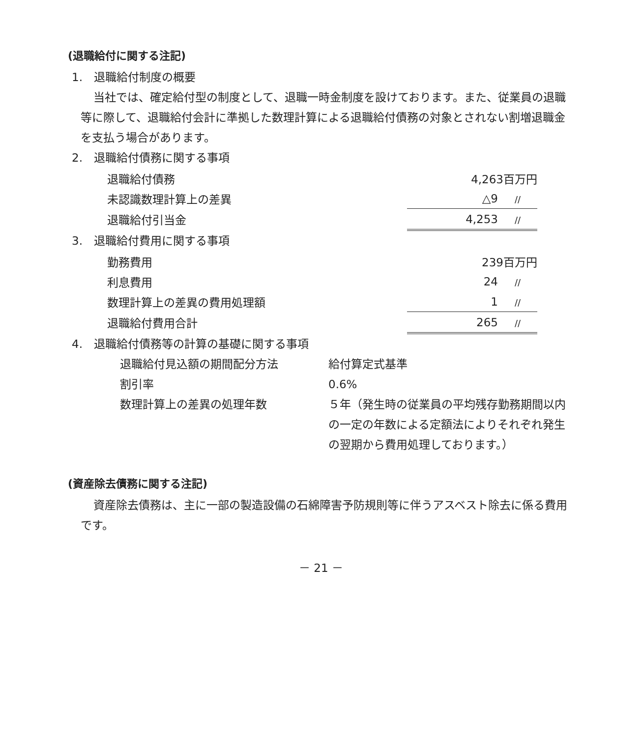(退職給付に関する注記)
1.　退職給付制度の概要
当社では、確定給付型の制度として、退職一時金制度を設けております。また、従業員の退職等に際して、退職給付会計に準拠した数理計算による退職給付債務の対象とされない割増退職金を支払う場合があります。
2.　退職給付債務に関する事項
| 退職給付債務 | 4,263百万円 |
| 未認識数理計算上の差異 | △9 // |
| 退職給付引当金 | 4,253 // |
3.　退職給付費用に関する事項
| 勤務費用 | 239百万円 |
| 利息費用 | 24 // |
| 数理計算上の差異の費用処理額 | 1 // |
| 退職給付費用合計 | 265 // |
4.　退職給付債務等の計算の基礎に関する事項
| 退職給付見込額の期間配分方法 | 給付算定式基準 |
| 割引率 | 0.6% |
| 数理計算上の差異の処理年数 | ５年（発生時の従業員の平均残存勤務期間以内の一定の年数による定額法によりそれぞれ発生の翌期から費用処理しております。） |
(資産除去債務に関する注記)
資産除去債務は、主に一部の製造設備の石綿障害予防規則等に伴うアスベスト除去に係る費用です。
－ 21 －